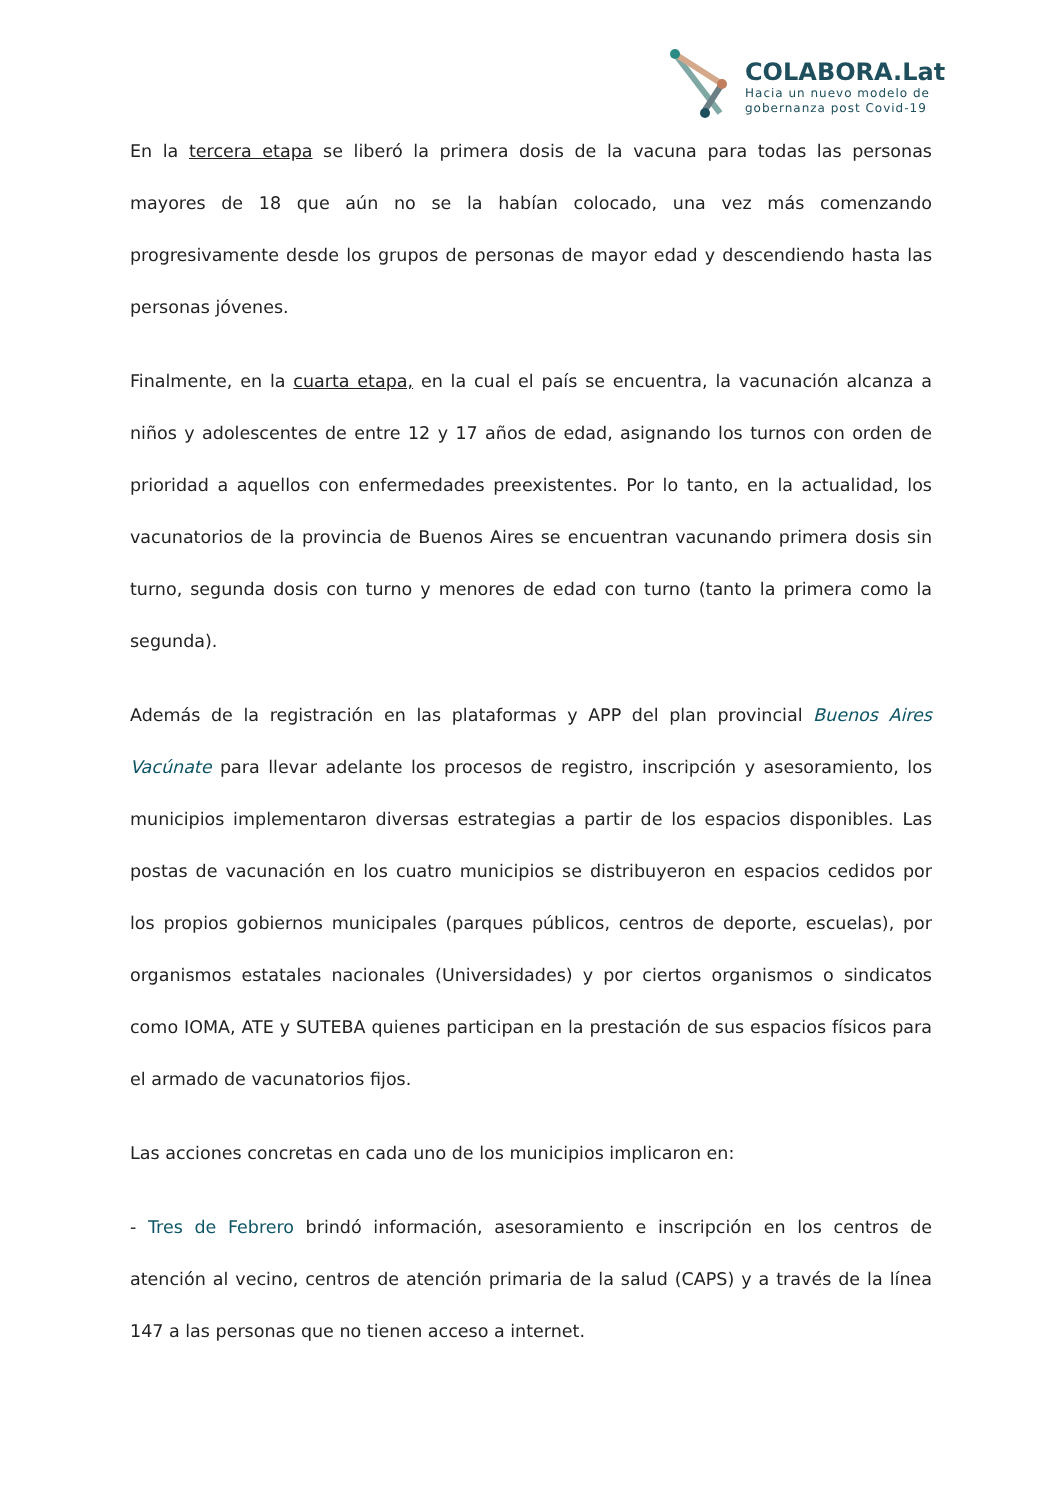COLABORA.Lat
Hacia un nuevo modelo de
gobernanza post Covid-19
En la tercera etapa se liberó la primera dosis de la vacuna para todas las personas mayores de 18 que aún no se la habían colocado, una vez más comenzando progresivamente desde los grupos de personas de mayor edad y descendiendo hasta las personas jóvenes.
Finalmente, en la cuarta etapa, en la cual el país se encuentra, la vacunación alcanza a niños y adolescentes de entre 12 y 17 años de edad, asignando los turnos con orden de prioridad a aquellos con enfermedades preexistentes. Por lo tanto, en la actualidad, los vacunatorios de la provincia de Buenos Aires se encuentran vacunando primera dosis sin turno, segunda dosis con turno y menores de edad con turno (tanto la primera como la segunda).
Además de la registración en las plataformas y APP del plan provincial Buenos Aires Vacúnate para llevar adelante los procesos de registro, inscripción y asesoramiento, los municipios implementaron diversas estrategias a partir de los espacios disponibles. Las postas de vacunación en los cuatro municipios se distribuyeron en espacios cedidos por los propios gobiernos municipales (parques públicos, centros de deporte, escuelas), por organismos estatales nacionales (Universidades) y por ciertos organismos o sindicatos como IOMA, ATE y SUTEBA quienes participan en la prestación de sus espacios físicos para el armado de vacunatorios fijos.
Las acciones concretas en cada uno de los municipios implicaron en:
- Tres de Febrero brindó información, asesoramiento e inscripción en los centros de atención al vecino, centros de atención primaria de la salud (CAPS) y a través de la línea 147 a las personas que no tienen acceso a internet.